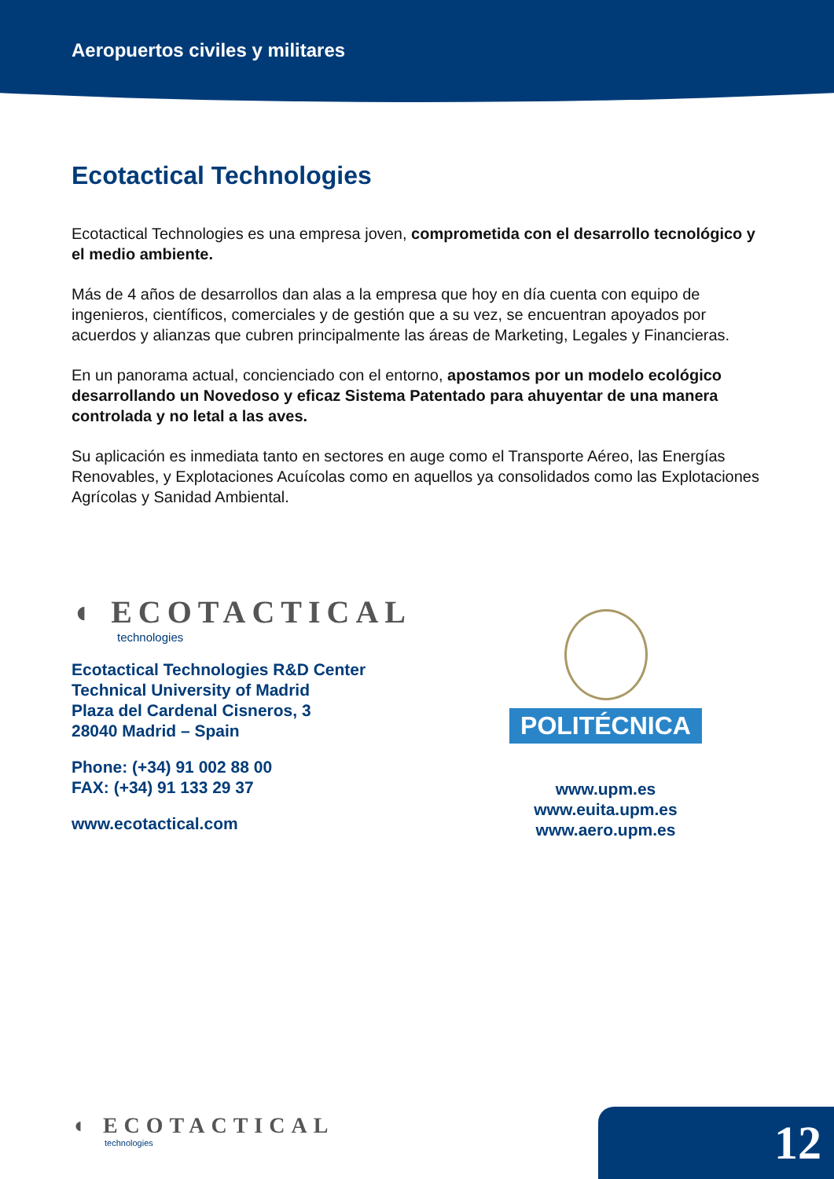Aeropuertos civiles y militares
Ecotactical Technologies
Ecotactical Technologies es una empresa joven, comprometida con el desarrollo tecnológico y el medio ambiente.
Más de 4 años de desarrollos dan alas a la empresa que hoy en día cuenta con equipo de ingenieros, científicos, comerciales y de gestión que a su vez, se encuentran apoyados por acuerdos y alianzas que cubren principalmente las áreas de Marketing, Legales y Financieras.
En un panorama actual, concienciado con el entorno, apostamos por un modelo ecológico desarrollando un Novedoso y eficaz Sistema Patentado para ahuyentar de una manera controlada y no letal a las aves.
Su aplicación es inmediata tanto en sectores en auge como el Transporte Aéreo, las Energías Renovables, y Explotaciones Acuícolas como en aquellos ya consolidados como las Explotaciones Agrícolas y Sanidad Ambiental.
◖ ECOTACTICAL
technologies
Ecotactical Technologies R&D Center
Technical University of Madrid
Plaza del Cardenal Cisneros, 3
28040 Madrid – Spain
Phone: (+34) 91 002 88 00
FAX: (+34) 91 133 29 37
www.ecotactical.com
POLITÉCNICA
www.upm.es
www.euita.upm.es
www.aero.upm.es
◖ ECOTACTICAL
technologies
12